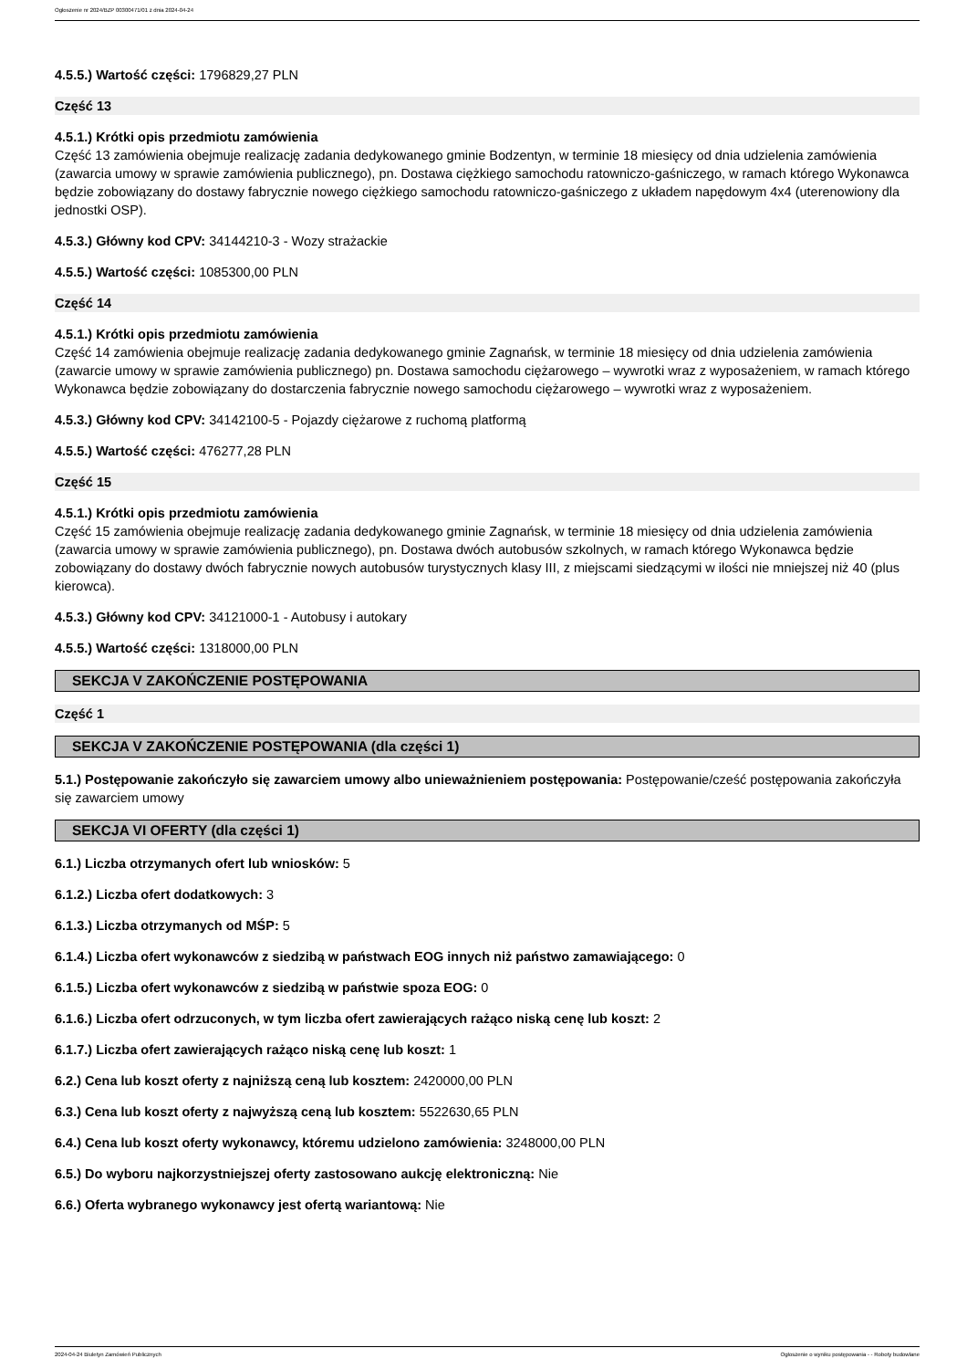Ogłoszenie nr 2024/BZP 00300471/01 z dnia 2024-04-24
4.5.5.) Wartość części: 1796829,27 PLN
Część 13
4.5.1.) Krótki opis przedmiotu zamówienia
Część 13 zamówienia obejmuje realizację zadania dedykowanego gminie Bodzentyn, w terminie 18 miesięcy od dnia udzielenia zamówienia (zawarcia umowy w sprawie zamówienia publicznego), pn. Dostawa ciężkiego samochodu ratowniczo-gaśniczego, w ramach którego Wykonawca będzie zobowiązany do dostawy fabrycznie nowego ciężkiego samochodu ratowniczo-gaśniczego z układem napędowym 4x4 (uterenowiony dla jednostki OSP).
4.5.3.) Główny kod CPV: 34144210-3 - Wozy strażackie
4.5.5.) Wartość części: 1085300,00 PLN
Część 14
4.5.1.) Krótki opis przedmiotu zamówienia
Część 14 zamówienia obejmuje realizację zadania dedykowanego gminie Zagnańsk, w terminie 18 miesięcy od dnia udzielenia zamówienia (zawarcie umowy w sprawie zamówienia publicznego) pn. Dostawa samochodu ciężarowego – wywrotki wraz z wyposażeniem, w ramach którego Wykonawca będzie zobowiązany do dostarczenia fabrycznie nowego samochodu ciężarowego – wywrotki wraz z wyposażeniem.
4.5.3.) Główny kod CPV: 34142100-5 - Pojazdy ciężarowe z ruchomą platformą
4.5.5.) Wartość części: 476277,28 PLN
Część 15
4.5.1.) Krótki opis przedmiotu zamówienia
Część 15 zamówienia obejmuje realizację zadania dedykowanego gminie Zagnańsk, w terminie 18 miesięcy od dnia udzielenia zamówienia (zawarcia umowy w sprawie zamówienia publicznego), pn. Dostawa dwóch autobusów szkolnych, w ramach którego Wykonawca będzie zobowiązany do dostawy dwóch fabrycznie nowych autobusów turystycznych klasy III, z miejscami siedzącymi w ilości nie mniejszej niż 40 (plus kierowca).
4.5.3.) Główny kod CPV: 34121000-1 - Autobusy i autokary
4.5.5.) Wartość części: 1318000,00 PLN
SEKCJA V ZAKOŃCZENIE POSTĘPOWANIA
Część 1
SEKCJA V ZAKOŃCZENIE POSTĘPOWANIA (dla części 1)
5.1.) Postępowanie zakończyło się zawarciem umowy albo unieważnieniem postępowania: Postępowanie/cześć postępowania zakończyła się zawarciem umowy
SEKCJA VI OFERTY (dla części 1)
6.1.) Liczba otrzymanych ofert lub wniosków: 5
6.1.2.) Liczba ofert dodatkowych: 3
6.1.3.) Liczba otrzymanych od MŚP: 5
6.1.4.) Liczba ofert wykonawców z siedzibą w państwach EOG innych niż państwo zamawiającego: 0
6.1.5.) Liczba ofert wykonawców z siedzibą w państwie spoza EOG: 0
6.1.6.) Liczba ofert odrzuconych, w tym liczba ofert zawierających rażąco niską cenę lub koszt: 2
6.1.7.) Liczba ofert zawierających rażąco niską cenę lub koszt: 1
6.2.) Cena lub koszt oferty z najniższą ceną lub kosztem: 2420000,00 PLN
6.3.) Cena lub koszt oferty z najwyższą ceną lub kosztem: 5522630,65 PLN
6.4.) Cena lub koszt oferty wykonawcy, któremu udzielono zamówienia: 3248000,00 PLN
6.5.) Do wyboru najkorzystniejszej oferty zastosowano aukcję elektroniczną: Nie
6.6.) Oferta wybranego wykonawcy jest ofertą wariantową: Nie
2024-04-24 Biuletyn Zamówień Publicznych Ogłoszenie o wyniku postępowania - - Roboty budowlane